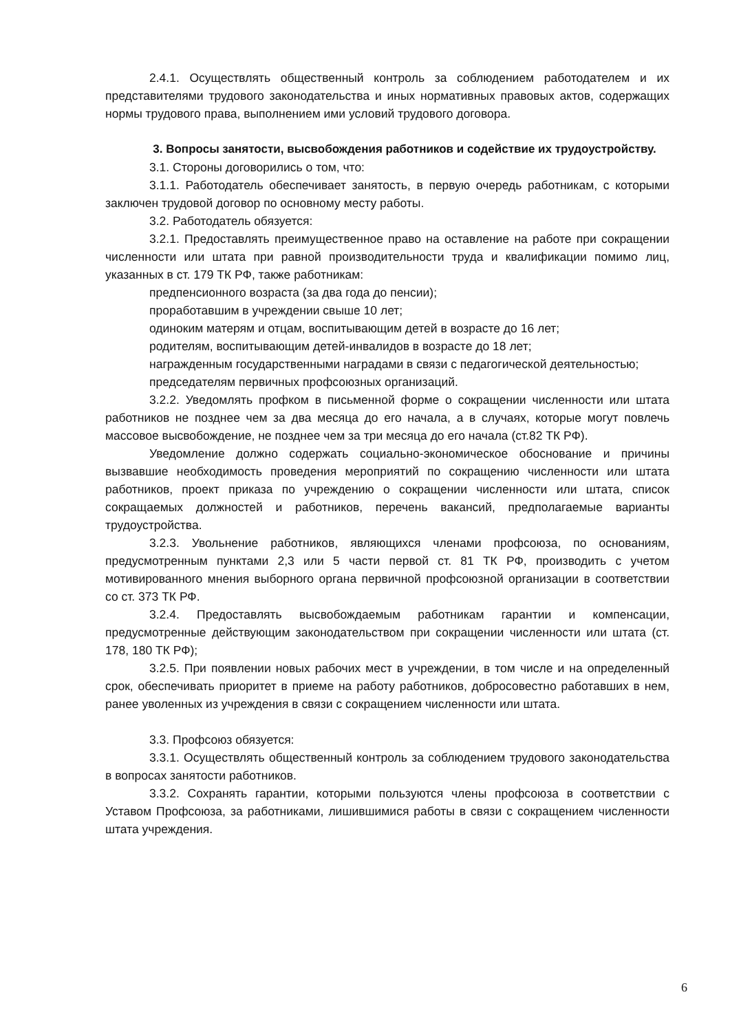2.4.1. Осуществлять общественный контроль за соблюдением работодателем и их представителями трудового законодательства и иных нормативных правовых актов, содержащих нормы трудового права, выполнением ими условий трудового договора.
3. Вопросы занятости, высвобождения работников и содействие их трудоустройству.
3.1. Стороны договорились о том, что:
3.1.1. Работодатель обеспечивает занятость, в первую очередь работникам, с которыми заключен трудовой договор по основному месту работы.
3.2. Работодатель обязуется:
3.2.1. Предоставлять преимущественное право на оставление на работе при сокращении численности или штата при равной производительности труда и квалификации помимо лиц, указанных в ст. 179 ТК РФ, также работникам:
предпенсионного возраста (за два года до пенсии);
проработавшим в учреждении свыше 10 лет;
одиноким матерям и отцам, воспитывающим детей в возрасте до 16 лет;
родителям, воспитывающим детей-инвалидов в возрасте до 18 лет;
награжденным государственными наградами в связи с педагогической деятельностью;
председателям первичных профсоюзных организаций.
3.2.2. Уведомлять профком в письменной форме о сокращении численности или штата работников не позднее чем за два месяца до его начала, а в случаях, которые могут повлечь массовое высвобождение, не позднее чем за три месяца до его начала (ст.82 ТК РФ).
Уведомление должно содержать социально-экономическое обоснование и причины вызвавшие необходимость проведения мероприятий по сокращению численности или штата работников, проект приказа по учреждению о сокращении численности или штата, список сокращаемых должностей и работников, перечень вакансий, предполагаемые варианты трудоустройства.
3.2.3. Увольнение работников, являющихся членами профсоюза, по основаниям, предусмотренным пунктами 2,3 или 5 части первой ст. 81 ТК РФ, производить с учетом мотивированного мнения выборного органа первичной профсоюзной организации в соответствии со ст. 373 ТК РФ.
3.2.4. Предоставлять высвобождаемым работникам гарантии и компенсации, предусмотренные действующим законодательством при сокращении численности или штата (ст. 178, 180 ТК РФ);
3.2.5. При появлении новых рабочих мест в учреждении, в том числе и на определенный срок, обеспечивать приоритет в приеме на работу работников, добросовестно работавших в нем, ранее уволенных из учреждения в связи с сокращением численности или штата.
3.3. Профсоюз обязуется:
3.3.1. Осуществлять общественный контроль за соблюдением трудового законодательства в вопросах занятости работников.
3.3.2. Сохранять гарантии, которыми пользуются члены профсоюза в соответствии с Уставом Профсоюза, за работниками, лишившимися работы в связи с сокращением численности штата учреждения.
6